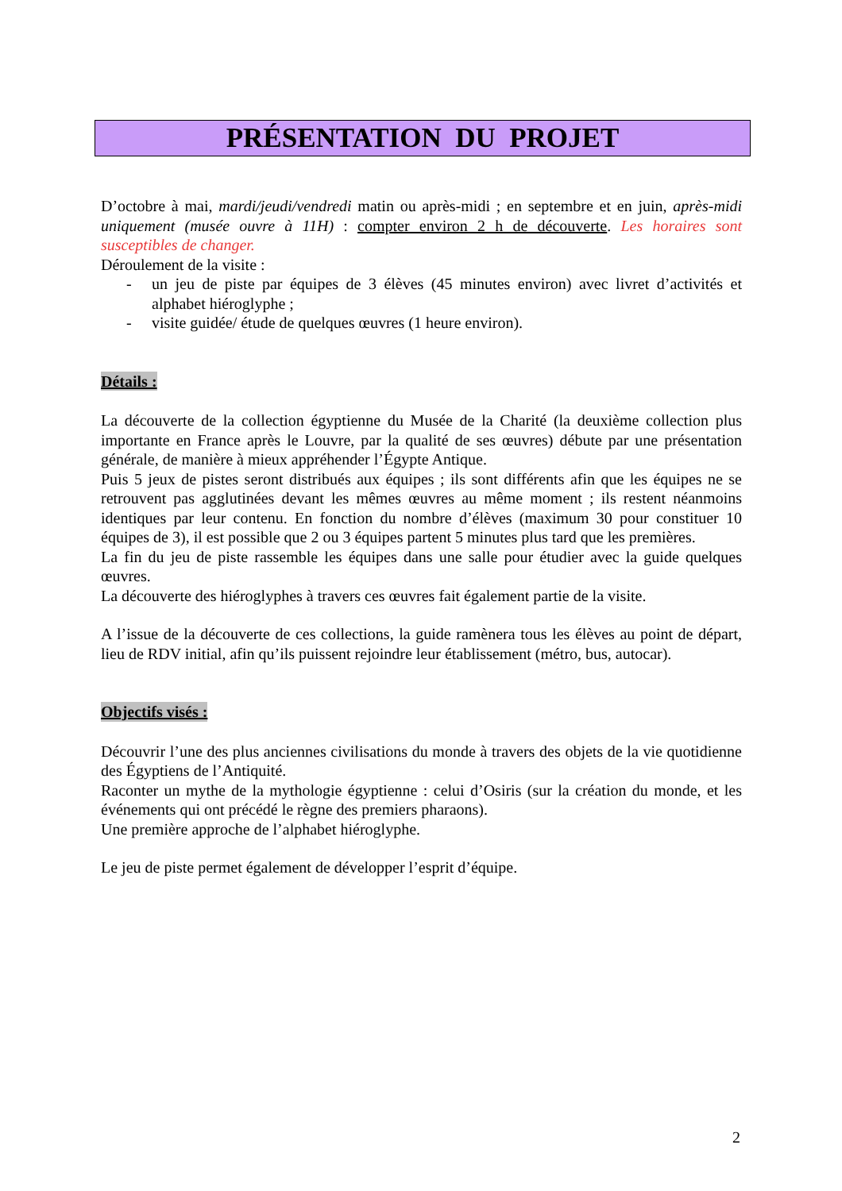PRÉSENTATION DU PROJET
D’octobre à mai, mardi/jeudi/vendredi matin ou après-midi ; en septembre et en juin, après-midi uniquement (musée ouvre à 11H) : compter environ 2 h de découverte. Les horaires sont susceptibles de changer.
Déroulement de la visite :
- un jeu de piste par équipes de 3 élèves (45 minutes environ) avec livret d’activités et alphabet hiéroglyphe ;
- visite guidée/ étude de quelques œuvres (1 heure environ).
Détails :
La découverte de la collection égyptienne du Musée de la Charité (la deuxième collection plus importante en France après le Louvre, par la qualité de ses œuvres) débute par une présentation générale, de manière à mieux appréhender l’Égypte Antique.
Puis 5 jeux de pistes seront distribués aux équipes ; ils sont différents afin que les équipes ne se retrouvent pas agglutinées devant les mêmes œuvres au même moment ; ils restent néanmoins identiques par leur contenu. En fonction du nombre d’élèves (maximum 30 pour constituer 10 équipes de 3), il est possible que 2 ou 3 équipes partent 5 minutes plus tard que les premières.
La fin du jeu de piste rassemble les équipes dans une salle pour étudier avec la guide quelques œuvres.
La découverte des hiéroglyphes à travers ces œuvres fait également partie de la visite.
A l’issue de la découverte de ces collections, la guide ramènera tous les élèves au point de départ, lieu de RDV initial, afin qu’ils puissent rejoindre leur établissement (métro, bus, autocar).
Objectifs visés :
Découvrir l’une des plus anciennes civilisations du monde à travers des objets de la vie quotidienne des Égyptiens de l’Antiquité.
Raconter un mythe de la mythologie égyptienne : celui d’Osiris (sur la création du monde, et les événements qui ont précédé le règne des premiers pharaons).
Une première approche de l’alphabet hiéroglyphe.
Le jeu de piste permet également de développer l’esprit d’équipe.
2